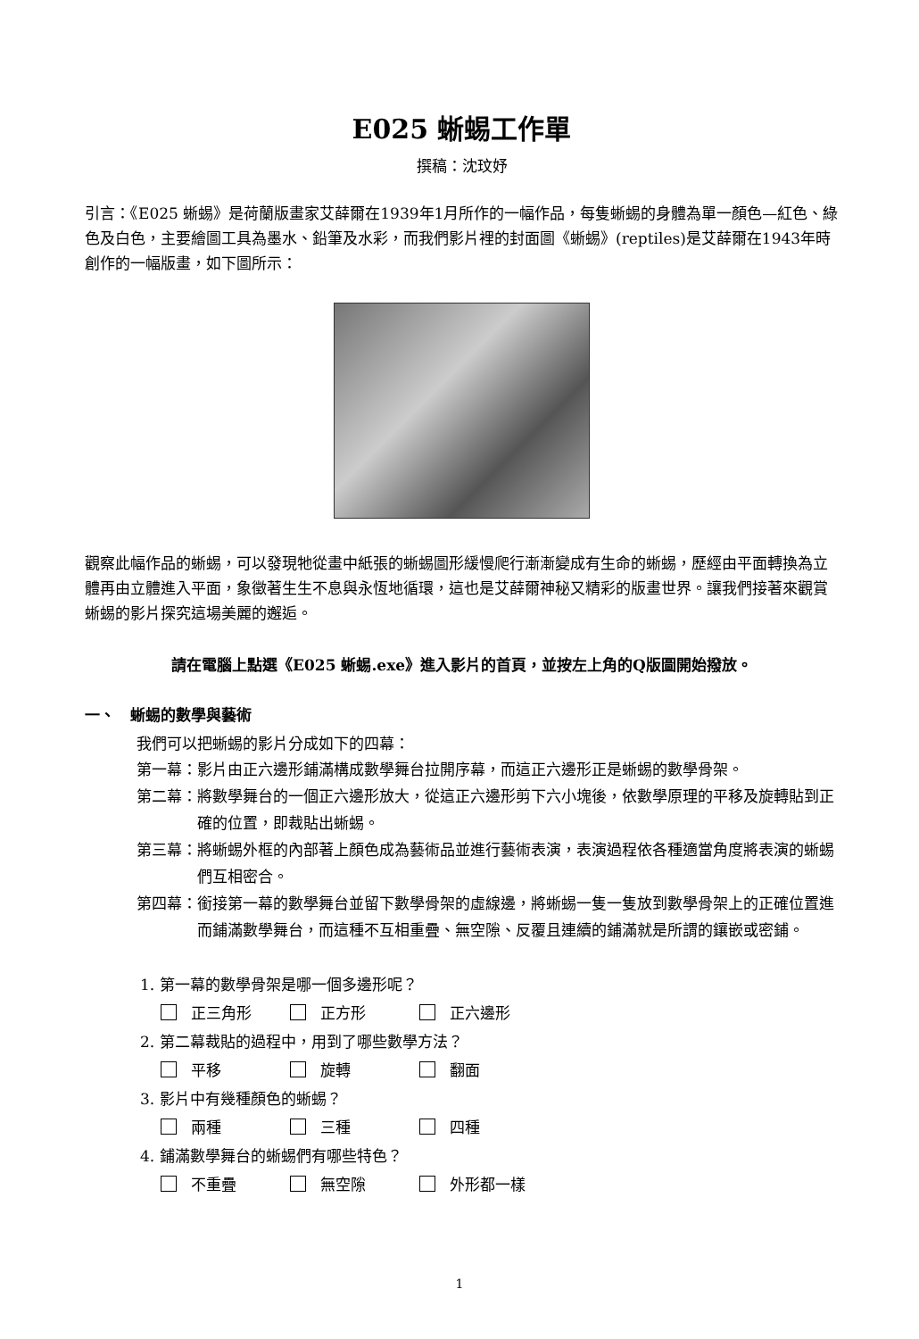E025 蜥蜴工作單
撰稿：沈玟妤
引言：《E025 蜥蜴》是荷蘭版畫家艾薛爾在1939年1月所作的一幅作品，每隻蜥蜴的身體為單一顏色—紅色、綠色及白色，主要繪圖工具為墨水、鉛筆及水彩，而我們影片裡的封面圖《蜥蜴》(reptiles)是艾薛爾在1943年時創作的一幅版畫，如下圖所示：
觀察此幅作品的蜥蜴，可以發現牠從畫中紙張的蜥蜴圖形緩慢爬行漸漸變成有生命的蜥蜴，歷經由平面轉換為立體再由立體進入平面，象徵著生生不息與永恆地循環，這也是艾薛爾神秘又精彩的版畫世界。讓我們接著來觀賞蜥蜴的影片探究這場美麗的邂逅。
請在電腦上點選《E025 蜥蜴.exe》進入影片的首頁，並按左上角的Q版圖開始撥放。
一、　蜥蜴的數學與藝術
我們可以把蜥蜴的影片分成如下的四幕：
第一幕： 影片由正六邊形鋪滿構成數學舞台拉開序幕，而這正六邊形正是蜥蜴的數學骨架。
第二幕： 將數學舞台的一個正六邊形放大，從這正六邊形剪下六小塊後，依數學原理的平移及旋轉貼到正確的位置，即裁貼出蜥蜴。
第三幕： 將蜥蜴外框的內部著上顏色成為藝術品並進行藝術表演，表演過程依各種適當角度將表演的蜥蜴們互相密合。
第四幕： 銜接第一幕的數學舞台並留下數學骨架的虛線邊，將蜥蜴一隻一隻放到數學骨架上的正確位置進而鋪滿數學舞台，而這種不互相重疊、無空隙、反覆且連續的鋪滿就是所謂的鑲嵌或密鋪。
1. 第一幕的數學骨架是哪一個多邊形呢？
正三角形 正方形 正六邊形
2. 第二幕裁貼的過程中，用到了哪些數學方法？
平移 旋轉 翻面
3. 影片中有幾種顏色的蜥蜴？
兩種 三種 四種
4. 鋪滿數學舞台的蜥蜴們有哪些特色？
不重疊 無空隙 外形都一樣
1